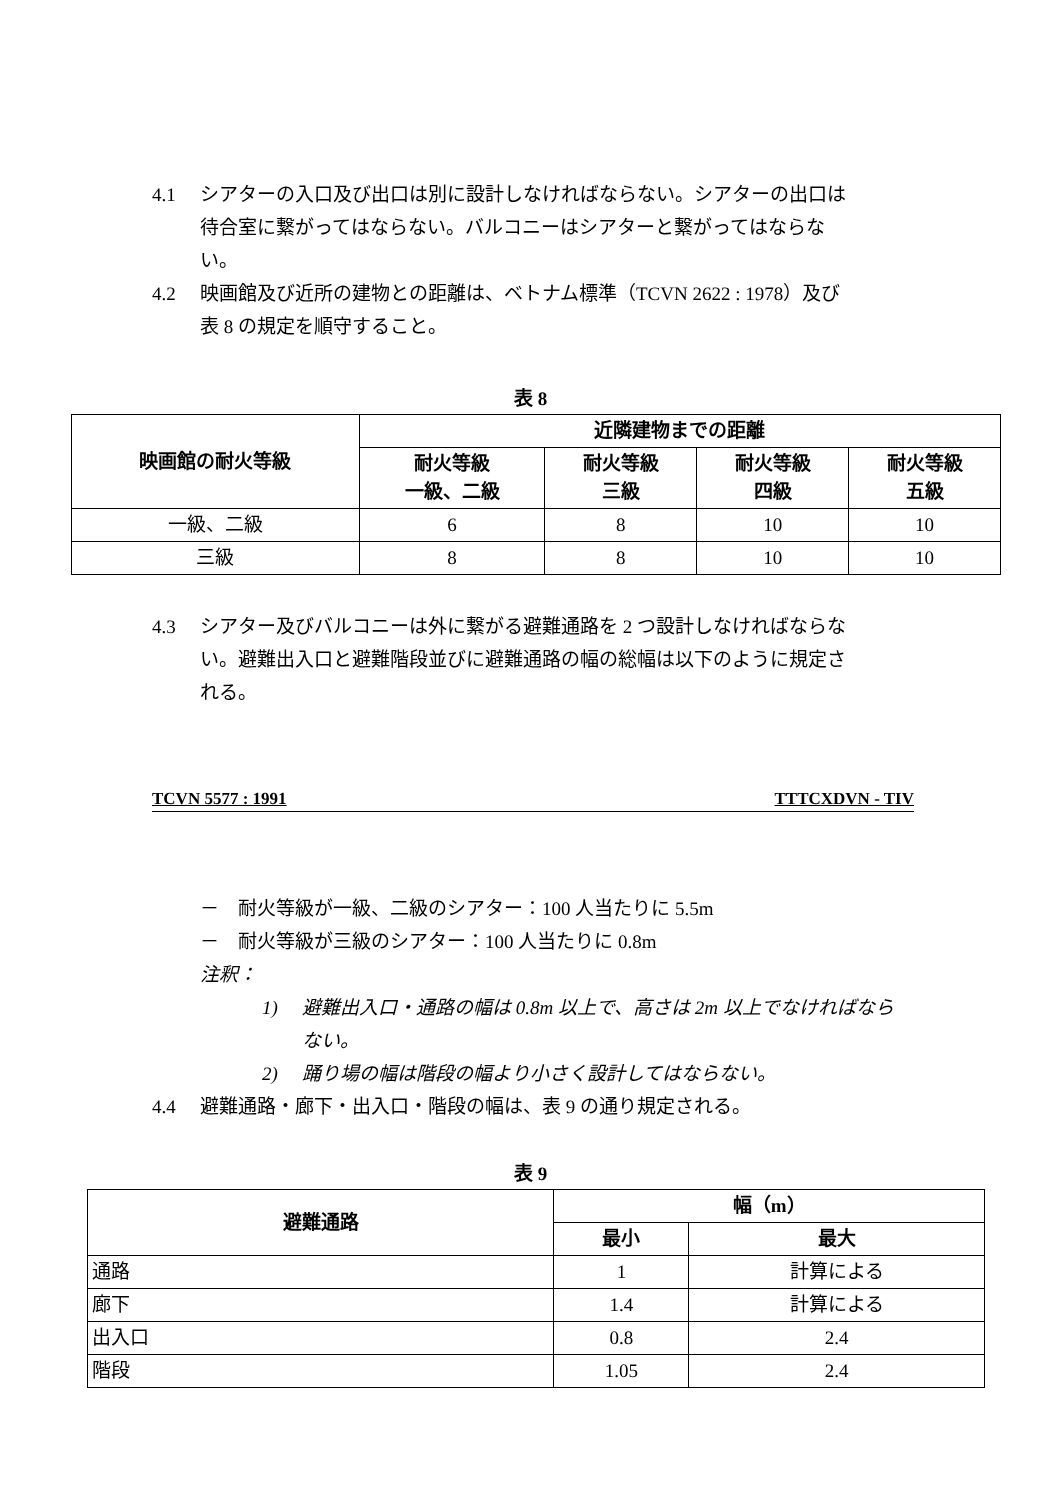4.1 シアターの入口及び出口は別に設計しなければならない。シアターの出口は待合室に繋がってはならない。バルコニーはシアターと繋がってはならない。
4.2 映画館及び近所の建物との距離は、ベトナム標準（TCVN 2622 : 1978）及び表 8 の規定を順守すること。
表 8
| 映画館の耐火等級 | 近隣建物までの距離 | | | |
| --- | --- | --- | --- | --- |
| | 耐火等級 一級、二級 | 耐火等級 三級 | 耐火等級 四級 | 耐火等級 五級 |
| 一級、二級 | 6 | 8 | 10 | 10 |
| 三級 | 8 | 8 | 10 | 10 |
4.3 シアター及びバルコニーは外に繋がる避難通路を 2 つ設計しなければならない。避難出入口と避難階段並びに避難通路の幅の総幅は以下のように規定される。
TCVN 5577 : 1991 TTTCXDVN - TIV
－　耐火等級が一級、二級のシアター：100 人当たりに 5.5m
－　耐火等級が三級のシアター：100 人当たりに 0.8m
注釈：
1) 避難出入口・通路の幅は 0.8m 以上で、高さは 2m 以上でなければならない。
2) 踊り場の幅は階段の幅より小さく設計してはならない。
4.4 避難通路・廊下・出入口・階段の幅は、表 9 の通り規定される。
表 9
| 避難通路 | 幅（m） | |
| --- | --- | --- |
| | 最小 | 最大 |
| 通路 | 1 | 計算による |
| 廊下 | 1.4 | 計算による |
| 出入口 | 0.8 | 2.4 |
| 階段 | 1.05 | 2.4 |